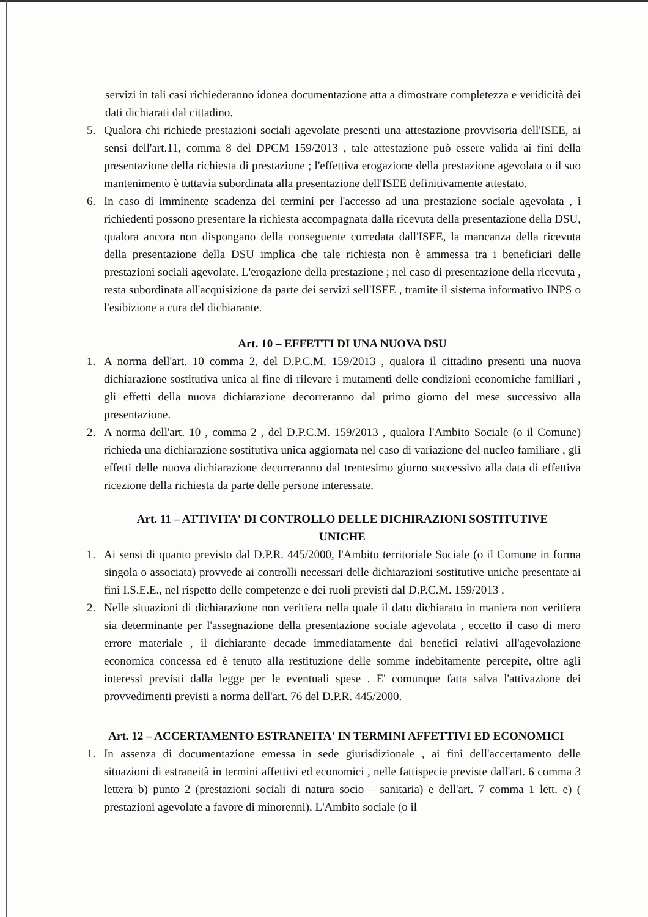servizi in tali casi richiederanno idonea documentazione atta a dimostrare completezza e veridicità dei dati dichiarati dal cittadino.
5. Qualora chi richiede prestazioni sociali agevolate presenti una attestazione provvisoria dell'ISEE, ai sensi dell'art.11, comma 8 del DPCM 159/2013 , tale attestazione può essere valida ai fini della presentazione della richiesta di prestazione ; l'effettiva erogazione della prestazione agevolata o il suo mantenimento è tuttavia subordinata alla presentazione dell'ISEE definitivamente attestato.
6. In caso di imminente scadenza dei termini per l'accesso ad una prestazione sociale agevolata , i richiedenti possono presentare la richiesta accompagnata dalla ricevuta della presentazione della DSU, qualora ancora non dispongano della conseguente corredata dall'ISEE, la mancanza della ricevuta della presentazione della DSU implica che tale richiesta non è ammessa tra i beneficiari delle prestazioni sociali agevolate. L'erogazione della prestazione ; nel caso di presentazione della ricevuta , resta subordinata all'acquisizione da parte dei servizi sell'ISEE , tramite il sistema informativo INPS o l'esibizione a cura del dichiarante.
Art. 10 – EFFETTI DI UNA NUOVA DSU
1. A norma dell'art. 10 comma 2, del D.P.C.M. 159/2013 , qualora il cittadino presenti una nuova dichiarazione sostitutiva unica al fine di rilevare i mutamenti delle condizioni economiche familiari , gli effetti della nuova dichiarazione decorreranno dal primo giorno del mese successivo alla presentazione.
2. A norma dell'art. 10 , comma 2 , del D.P.C.M. 159/2013 , qualora l'Ambito Sociale (o il Comune) richieda una dichiarazione sostitutiva unica aggiornata nel caso di variazione del nucleo familiare , gli effetti delle nuova dichiarazione decorreranno dal trentesimo giorno successivo alla data di effettiva ricezione della richiesta da parte delle persone interessate.
Art. 11 – ATTIVITA' DI CONTROLLO DELLE DICHIRAZIONI SOSTITUTIVE
UNICHE
1. Ai sensi di quanto previsto dal D.P.R. 445/2000, l'Ambito territoriale Sociale (o il Comune in forma singola o associata) provvede ai controlli necessari delle dichiarazioni sostitutive uniche presentate ai fini I.S.E.E., nel rispetto delle competenze e dei ruoli previsti dal D.P.C.M. 159/2013 .
2. Nelle situazioni di dichiarazione non veritiera nella quale il dato dichiarato in maniera non veritiera sia determinante per l'assegnazione della presentazione sociale agevolata , eccetto il caso di mero errore materiale , il dichiarante decade immediatamente dai benefici relativi all'agevolazione economica concessa ed è tenuto alla restituzione delle somme indebitamente percepite, oltre agli interessi previsti dalla legge per le eventuali spese . E' comunque fatta salva l'attivazione dei provvedimenti previsti a norma dell'art. 76 del D.P.R. 445/2000.
Art. 12 – ACCERTAMENTO ESTRANEITA' IN TERMINI AFFETTIVI ED ECONOMICI
1. In assenza di documentazione emessa in sede giurisdizionale , ai fini dell'accertamento delle situazioni di estraneità in termini affettivi ed economici , nelle fattispecie previste dall'art. 6 comma 3 lettera b) punto 2 (prestazioni sociali di natura socio – sanitaria) e dell'art. 7 comma 1 lett. e) ( prestazioni agevolate a favore di minorenni), L'Ambito sociale (o il